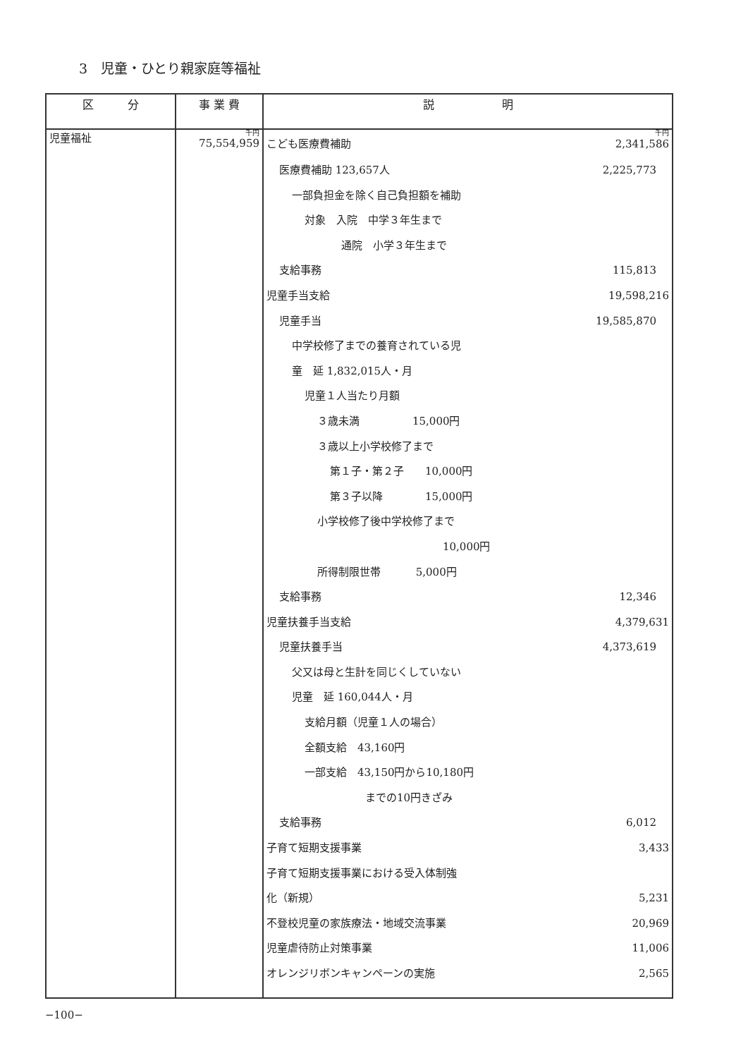3　児童・ひとり親家庭等福祉
| 区 分 | 事 業 費 | 説 明 |
| --- | --- | --- |
| 児童福祉 | 千円 75,554,959 | 千円 こども医療費補助 2,341,586 医療費補助 123,657人 2,225,773 一部負担金を除く自己負担額を補助 対象 入院 中学３年生まで 通院 小学３年生まで 支給事務 115,813 児童手当支給 19,598,216 児童手当 19,585,870 中学校修了までの養育されている児 童 延 1,832,015人・月 児童１人当たり月額 ３歳未満 15,000円 ３歳以上小学校修了まで 第１子・第２子 10,000円 第３子以降 15,000円 小学校修了後中学校修了まで 10,000円 所得制限世帯 5,000円 支給事務 12,346 児童扶養手当支給 4,379,631 児童扶養手当 4,373,619 父又は母と生計を同じくしていない 児童 延 160,044人・月 支給月額（児童１人の場合） 全額支給 43,160円 一部支給 43,150円から10,180円 までの10円きざみ 支給事務 6,012 子育て短期支援事業 3,433 子育て短期支援事業における受入体制強 化（新規） 5,231 不登校児童の家族療法・地域交流事業 20,969 児童虐待防止対策事業 11,006 オレンジリボンキャンペーンの実施 2,565 |
−100−